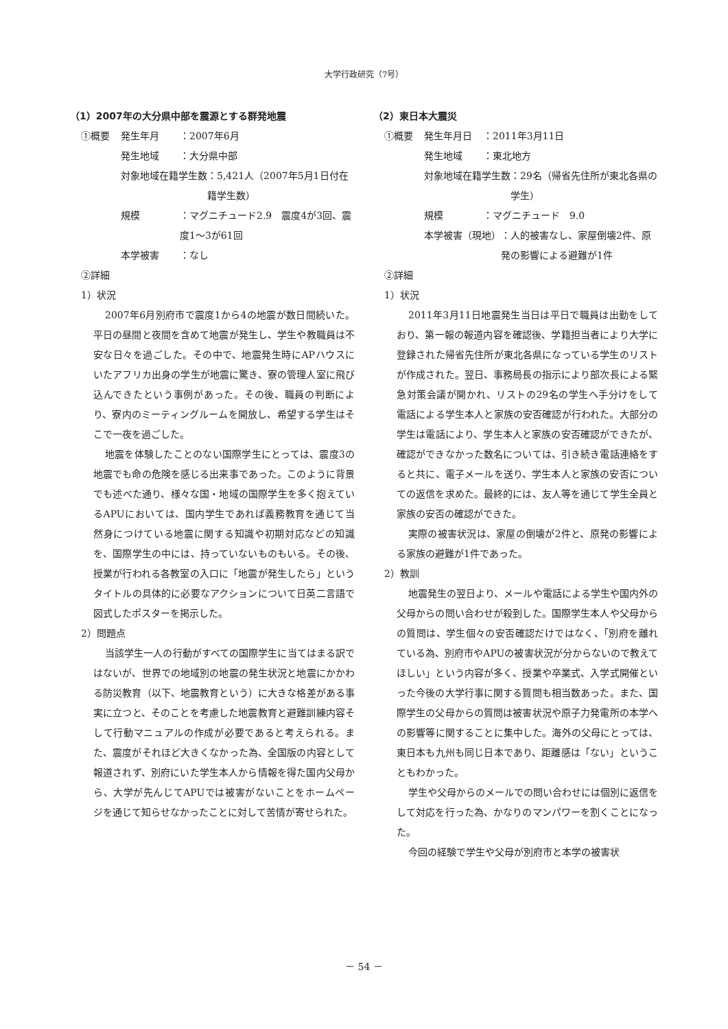大学行政研究（7号）
（1）2007年の大分県中部を震源とする群発地震
①概要 発生年月 ：2007年6月
発生地域 ：大分県中部
対象地域在籍学生数 ：5,421人（2007年5月1日付在籍学生数）
規模 ：マグニチュード2.9　震度4が3回、震度1～3が61回
本学被害 ：なし
②詳細
1）状況
2007年6月別府市で震度1から4の地震が数日間続いた。平日の昼間と夜間を含めて地震が発生し、学生や教職員は不安な日々を過ごした。その中で、地震発生時にAPハウスにいたアフリカ出身の学生が地震に驚き、寮の管理人室に飛び込んできたという事例があった。その後、職員の判断により、寮内のミーティングルームを開放し、希望する学生はそこで一夜を過ごした。
地震を体験したことのない国際学生にとっては、震度3の地震でも命の危険を感じる出来事であった。このように背景でも述べた通り、様々な国・地域の国際学生を多く抱えているAPUにおいては、国内学生であれば義務教育を通じて当然身につけている地震に関する知識や初期対応などの知識を、国際学生の中には、持っていないものもいる。その後、授業が行われる各教室の入口に「地震が発生したら」というタイトルの具体的に必要なアクションについて日英二言語で図式したポスターを掲示した。
2）問題点
当該学生一人の行動がすべての国際学生に当てはまる訳ではないが、世界での地域別の地震の発生状況と地震にかかわる防災教育（以下、地震教育という）に大きな格差がある事実に立つと、そのことを考慮した地震教育と避難訓練内容そして行動マニュアルの作成が必要であると考えられる。また、震度がそれほど大きくなかった為、全国版の内容として報道されず、別府にいた学生本人から情報を得た国内父母から、大学が先んじてAPUでは被害がないことをホームページを通じて知らせなかったことに対して苦情が寄せられた。
（2）東日本大震災
①概要 発生年月日 ：2011年3月11日
発生地域 ：東北地方
対象地域在籍学生数 ：29名（帰省先住所が東北各県の学生）
規模 ：マグニチュード　9.0
本学被害（現地） ：人的被害なし、家屋倒壊2件、原発の影響による避難が1件
②詳細
1）状況
2011年3月11日地震発生当日は平日で職員は出勤をしており、第一報の報道内容を確認後、学籍担当者により大学に登録された帰省先住所が東北各県になっている学生のリストが作成された。翌日、事務局長の指示により部次長による緊急対策会議が開かれ、リストの29名の学生へ手分けをして電話による学生本人と家族の安否確認が行われた。大部分の学生は電話により、学生本人と家族の安否確認ができたが、確認ができなかった数名については、引き続き電話連絡をすると共に、電子メールを送り、学生本人と家族の安否についての返信を求めた。最終的には、友人等を通じて学生全員と家族の安否の確認ができた。
実際の被害状況は、家屋の倒壊が2件と、原発の影響による家族の避難が1件であった。
2）教訓
地震発生の翌日より、メールや電話による学生や国内外の父母からの問い合わせが殺到した。国際学生本人や父母からの質問は、学生個々の安否確認だけではなく、「別府を離れている為、別府市やAPUの被害状況が分からないので教えてほしい」という内容が多く、授業や卒業式、入学式開催といった今後の大学行事に関する質問も相当数あった。また、国際学生の父母からの質問は被害状況や原子力発電所の本学への影響等に関することに集中した。海外の父母にとっては、東日本も九州も同じ日本であり、距離感は「ない」ということもわかった。
学生や父母からのメールでの問い合わせには個別に返信をして対応を行った為、かなりのマンパワーを割くことになった。
今回の経験で学生や父母が別府市と本学の被害状
－ 54 －